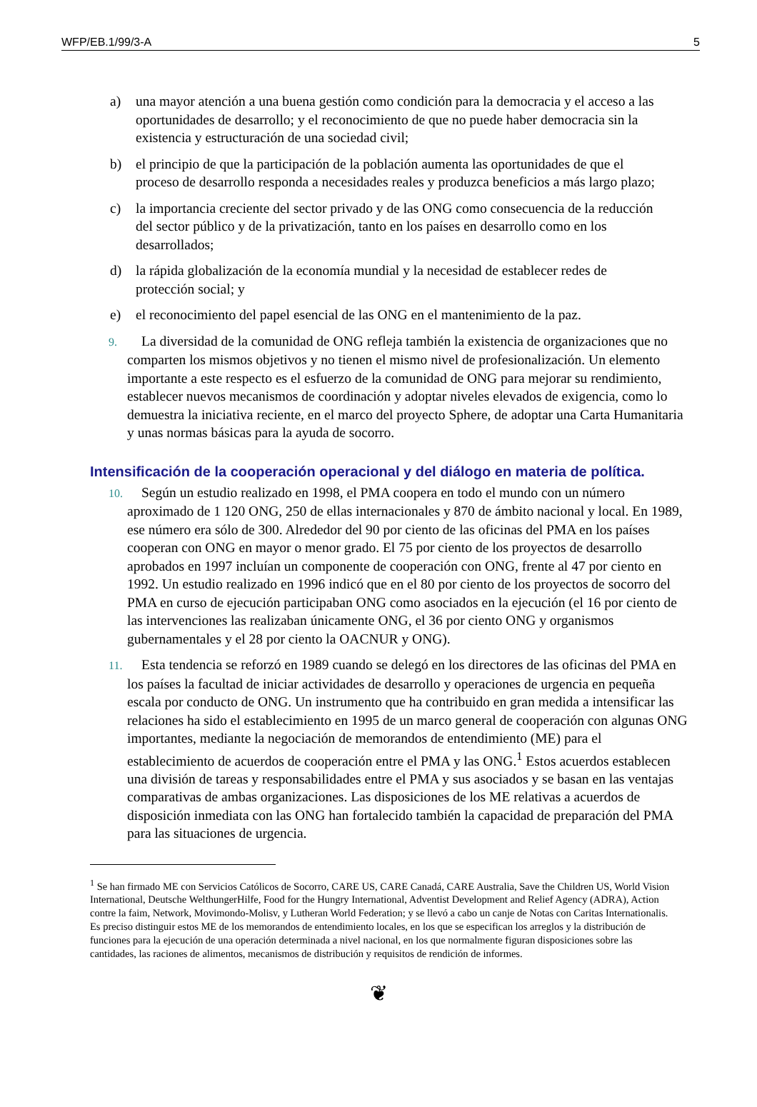WFP/EB.1/99/3-A 5
a) una mayor atención a una buena gestión como condición para la democracia y el acceso a las oportunidades de desarrollo; y el reconocimiento de que no puede haber democracia sin la existencia y estructuración de una sociedad civil;
b) el principio de que la participación de la población aumenta las oportunidades de que el proceso de desarrollo responda a necesidades reales y produzca beneficios a más largo plazo;
c) la importancia creciente del sector privado y de las ONG como consecuencia de la reducción del sector público y de la privatización, tanto en los países en desarrollo como en los desarrollados;
d) la rápida globalización de la economía mundial y la necesidad de establecer redes de protección social; y
e) el reconocimiento del papel esencial de las ONG en el mantenimiento de la paz.
9. La diversidad de la comunidad de ONG refleja también la existencia de organizaciones que no comparten los mismos objetivos y no tienen el mismo nivel de profesionalización. Un elemento importante a este respecto es el esfuerzo de la comunidad de ONG para mejorar su rendimiento, establecer nuevos mecanismos de coordinación y adoptar niveles elevados de exigencia, como lo demuestra la iniciativa reciente, en el marco del proyecto Sphere, de adoptar una Carta Humanitaria y unas normas básicas para la ayuda de socorro.
Intensificación de la cooperación operacional y del diálogo en materia de política.
10. Según un estudio realizado en 1998, el PMA coopera en todo el mundo con un número aproximado de 1 120 ONG, 250 de ellas internacionales y 870 de ámbito nacional y local. En 1989, ese número era sólo de 300. Alrededor del 90 por ciento de las oficinas del PMA en los países cooperan con ONG en mayor o menor grado. El 75 por ciento de los proyectos de desarrollo aprobados en 1997 incluían un componente de cooperación con ONG, frente al 47 por ciento en 1992. Un estudio realizado en 1996 indicó que en el 80 por ciento de los proyectos de socorro del PMA en curso de ejecución participaban ONG como asociados en la ejecución (el 16 por ciento de las intervenciones las realizaban únicamente ONG, el 36 por ciento ONG y organismos gubernamentales y el 28 por ciento la OACNUR y ONG).
11. Esta tendencia se reforzó en 1989 cuando se delegó en los directores de las oficinas del PMA en los países la facultad de iniciar actividades de desarrollo y operaciones de urgencia en pequeña escala por conducto de ONG. Un instrumento que ha contribuido en gran medida a intensificar las relaciones ha sido el establecimiento en 1995 de un marco general de cooperación con algunas ONG importantes, mediante la negociación de memorandos de entendimiento (ME) para el establecimiento de acuerdos de cooperación entre el PMA y las ONG.<sup>1</sup> Estos acuerdos establecen una división de tareas y responsabilidades entre el PMA y sus asociados y se basan en las ventajas comparativas de ambas organizaciones. Las disposiciones de los ME relativas a acuerdos de disposición inmediata con las ONG han fortalecido también la capacidad de preparación del PMA para las situaciones de urgencia.
<sup>1</sup> Se han firmado ME con Servicios Católicos de Socorro, CARE US, CARE Canadá, CARE Australia, Save the Children US, World Vision International, Deutsche WelthungerHilfe, Food for the Hungry International, Adventist Development and Relief Agency (ADRA), Action contre la faim, Network, Movimondo-Molisv, y Lutheran World Federation; y se llevó a cabo un canje de Notas con Caritas Internationalis. Es preciso distinguir estos ME de los memorandos de entendimiento locales, en los que se especifican los arreglos y la distribución de funciones para la ejecución de una operación determinada a nivel nacional, en los que normalmente figuran disposiciones sobre las cantidades, las raciones de alimentos, mecanismos de distribución y requisitos de rendición de informes.
❦